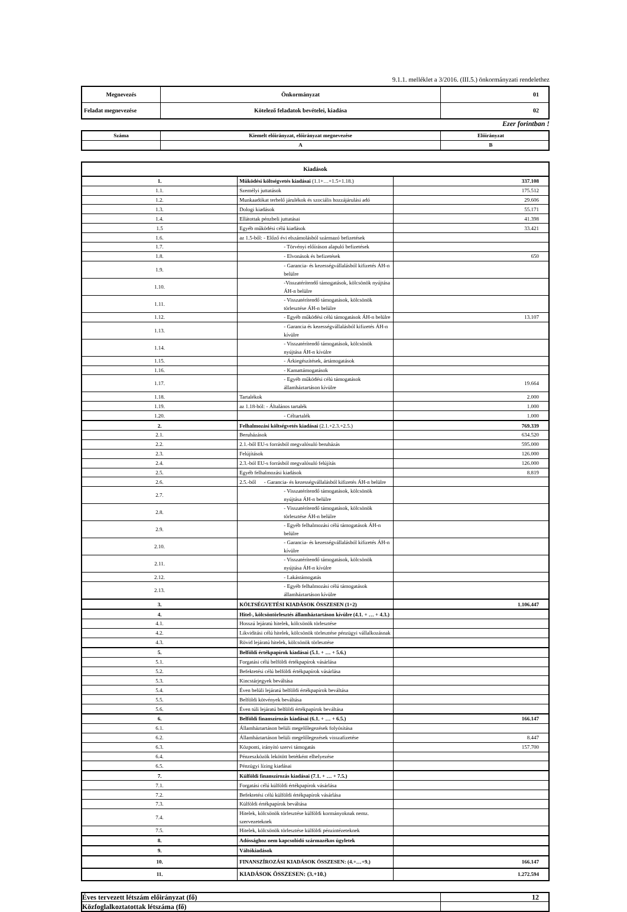9.1.1. melléklet a 3/2016. (III.5.) önkormányzati rendelethez
| Megnevezés | Önkormányzat | 01 |
| Feladat megnevezése | Kötelező feladatok bevételei, kiadása | 02 |
Ezer forintban !
| Száma | Kiemelt előirányzat, előirányzat megnevezése | Előirányzat |
| | A | B |
| Kiadások | | |
| 1. | Működési költségvetés kiadásai (1.1+…+1.5+1.18.) | 337.108 |
| 1.1. | Személyi juttatások | 175.512 |
| 1.2. | Munkaadókat terhelő járulékok és szociális hozzájárulási adó | 29.606 |
| 1.3. | Dologi kiadások | 55.171 |
| 1.4. | Ellátottak pénzbeli juttatásai | 41.398 |
| 1.5 | Egyéb működési célú kiadások | 33.421 |
| 1.6. | az 1.5-ből: - Előző évi elszámolásból származó befizetések | |
| 1.7. | - Törvényi előíráson alapuló befizetések | |
| 1.8. | - Elvonások és befizetések | 650 |
| 1.9. | - Garancia- és kezességvállalásból kifizetés ÁH-n belülre | |
| 1.10. | -Visszatérítendő támogatások, kölcsönök nyújtása ÁH-n belülre | |
| 1.11. | - Visszatérítendő támogatások, kölcsönök törlesztése ÁH-n belülre | |
| 1.12. | - Egyéb működési célú támogatások ÁH-n belülre | 13.107 |
| 1.13. | - Garancia és kezességvállalásból kifizetés ÁH-n kívülre | |
| 1.14. | - Visszatérítendő támogatások, kölcsönök nyújtása ÁH-n kívülre | |
| 1.15. | - Árkiegészítések, ártámogatások | |
| 1.16. | - Kamattámogatások | |
| 1.17. | - Egyéb működési célú támogatások államháztartáson kívülre | 19.664 |
| 1.18. | Tartalékok | 2.000 |
| 1.19. | az 1.18-ból: - Általános tartalék | 1.000 |
| 1.20. | - Céltartalék | 1.000 |
| 2. | Felhalmozási költségvetés kiadásai (2.1.+2.3.+2.5.) | 769.339 |
| 2.1. | Beruházások | 634.520 |
| 2.2. | 2.1.-ből EU-s forrásból megvalósuló beruházás | 595.000 |
| 2.3. | Felújítások | 126.000 |
| 2.4. | 2.3.-ból EU-s forrásból megvalósuló felújítás | 126.000 |
| 2.5. | Egyéb felhalmozási kiadások | 8.819 |
| 2.6. | 2.5.-ből - Garancia- és kezességvállalásból kifizetés ÁH-n belülre | |
| 2.7. | - Visszatérítendő támogatások, kölcsönök nyújtása ÁH-n belülre | |
| 2.8. | - Visszatérítendő támogatások, kölcsönök törlesztése ÁH-n belülre | |
| 2.9. | - Egyéb felhalmozási célú támogatások ÁH-n belülre | |
| 2.10. | - Garancia- és kezességvállalásból kifizetés ÁH-n kívülre | |
| 2.11. | - Visszatérítendő támogatások, kölcsönök nyújtása ÁH-n kívülre | |
| 2.12. | - Lakástámogatás | |
| 2.13. | - Egyéb felhalmozási célú támogatások államháztartáson kívülre | |
| 3. | KÖLTSÉGVETÉSI KIADÁSOK ÖSSZESEN (1+2) | 1.106.447 |
| 4. | Hitel-, kölcsöntörlesztés államháztartáson kívülre (4.1. + … + 4.3.) | |
| 4.1. | Hosszú lejáratú hitelek, kölcsönök törlesztése | |
| 4.2. | Likviditási célú hitelek, kölcsönök törlesztése pénzügyi vállalkozásnak | |
| 4.3. | Rövid lejáratú hitelek, kölcsönök törlesztése | |
| 5. | Belföldi értékpapírok kiadásai (5.1. + … + 5.6.) | |
| 5.1. | Forgatási célú belföldi értékpapírok vásárlása | |
| 5.2. | Befektetési célú belföldi értékpapírok vásárlása | |
| 5.3. | Kincstárjegyek beváltása | |
| 5.4. | Éven belüli lejáratú belföldi értékpapírok beváltása | |
| 5.5. | Belföldi kötvények beváltása | |
| 5.6. | Éven túli lejáratú belföldi értékpapírok beváltása | |
| 6. | Belföldi finanszírozás kiadásai (6.1. + … + 6.5.) | 166.147 |
| 6.1. | Államháztartáson belüli megelőlegezések folyósítása | |
| 6.2. | Államháztartáson belüli megelőlegezések visszafizetése | 8.447 |
| 6.3. | Központi, irányító szervi támogatás | 157.700 |
| 6.4. | Pénzeszközök lekötött betétként elhelyezése | |
| 6.5. | Pénzügyi lízing kiadásai | |
| 7. | Külföldi finanszírozás kiadásai (7.1. + … + 7.5.) | |
| 7.1. | Forgatási célú külföldi értékpapírok vásárlása | |
| 7.2. | Befektetési célú külföldi értékpapírok vásárlása | |
| 7.3. | Külföldi értékpapírok beváltása | |
| 7.4. | Hitelek, kölcsönök törlesztése külföldi kormányoknak nemz. szervezeteknek | |
| 7.5. | Hitelek, kölcsönök törlesztése külföldi pénzintézeteknek | |
| 8. | Adóssághoz nem kapcsolódó származékos ügyletek | |
| 9. | Váltókiadások | |
| 10. | FINANSZÍROZÁSI KIADÁSOK ÖSSZESEN: (4.+…+9.) | 166.147 |
| 11. | KIADÁSOK ÖSSZESEN: (3.+10.) | 1.272.594 |
| Éves tervezett létszám előirányzat (fő) | 12 |
| Közfoglalkoztatottak létszáma (fő) | |